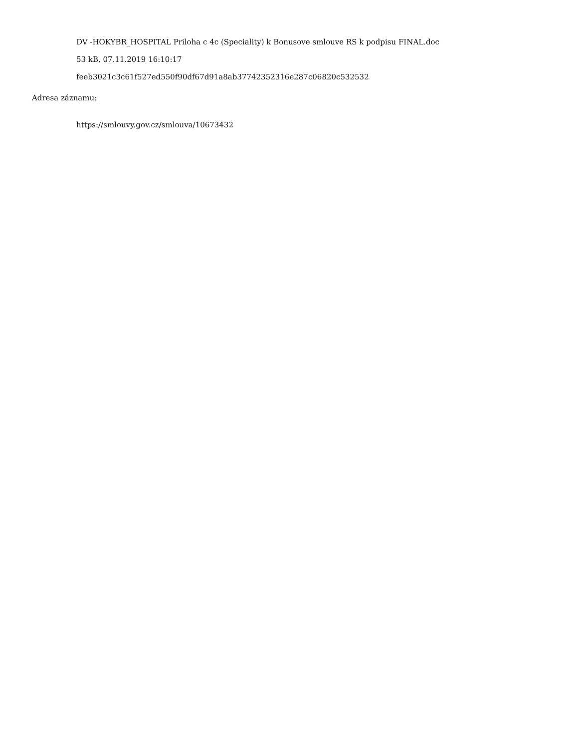DV -HOKYBR_HOSPITAL Priloha c 4c (Speciality) k Bonusove smlouve RS k podpisu FINAL.doc
53 kB, 07.11.2019 16:10:17
feeb3021c3c61f527ed550f90df67d91a8ab37742352316e287c06820c532532
Adresa záznamu:
https://smlouvy.gov.cz/smlouva/10673432